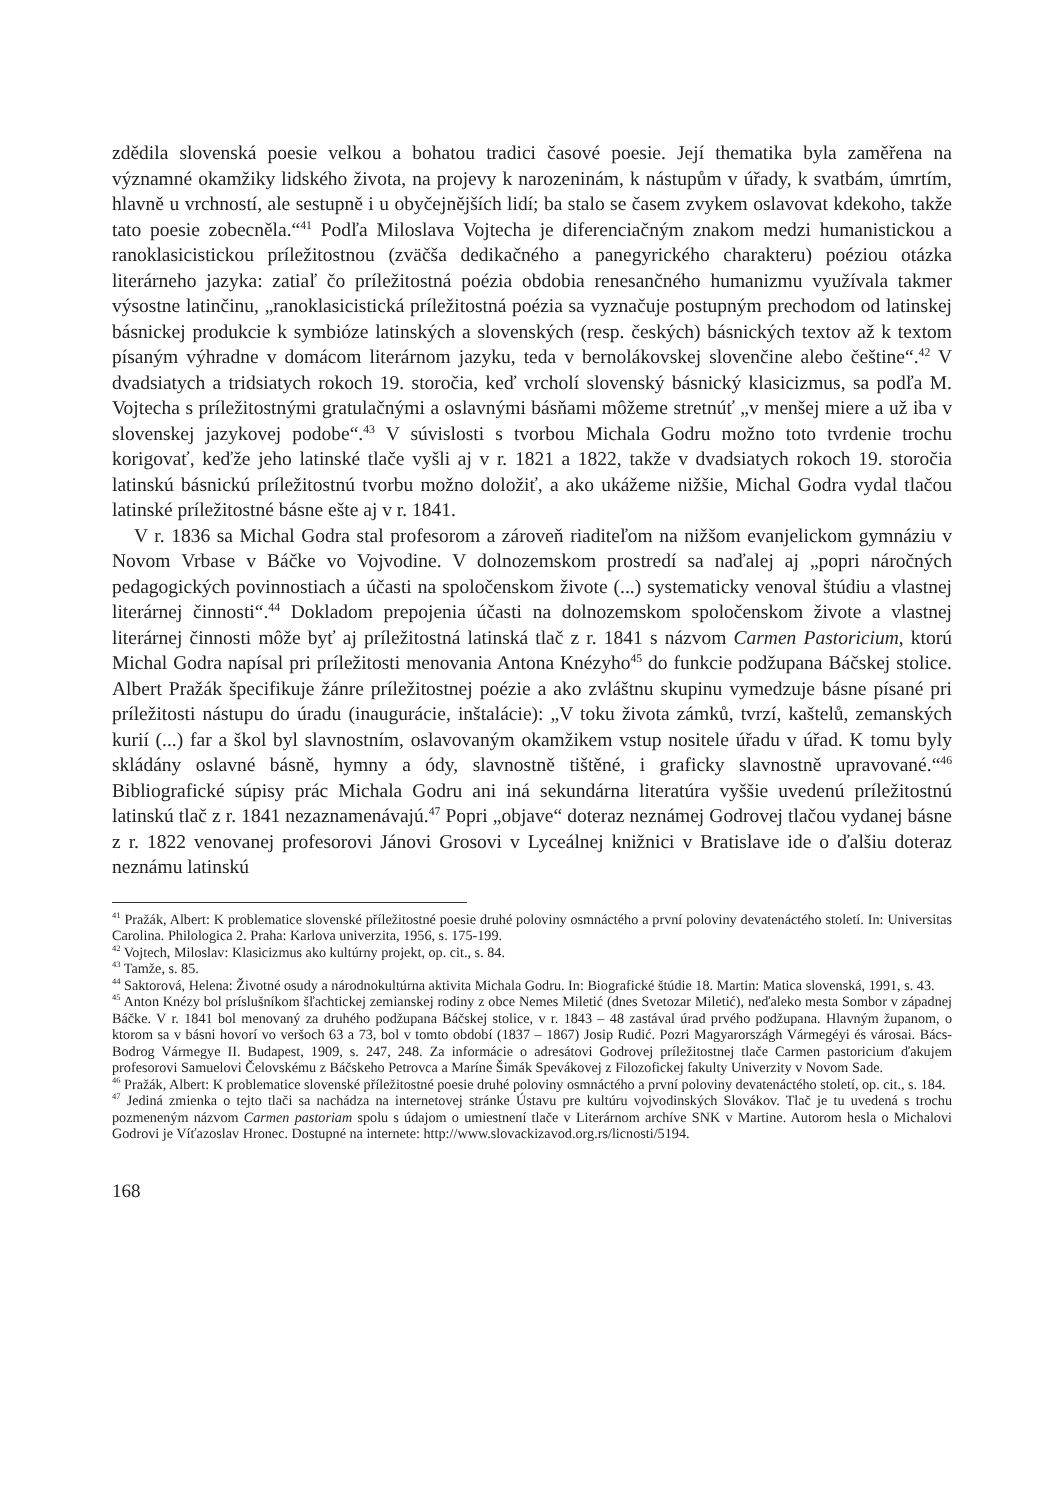zdědila slovenská poesie velkou a bohatou tradici časové poesie. Její thematika byla zaměřena na významné okamžiky lidského života, na projevy k narozeninám, k nástupům v úřady, k svatbám, úmrtím, hlavně u vrchností, ale sestupně i u obyčejnějších lidí; ba stalo se časem zvykem oslavovat kdekoho, takže tato poesie zobecněla.“<sup>41</sup> Podľa Miloslava Vojtecha je diferenciačným znakom medzi humanistickou a ranoklasicistickou príležitostnou (zväčša dedikačného a panegyrického charakteru) poéziou otázka literárneho jazyka: zatiaľ čo príležitostná poézia obdobia renesančného humanizmu využívala takmer výsostne latinčinu, „ranoklasicistická príležitostná poézia sa vyznačuje postupným prechodom od latinskej básnickej produkcie k symbióze latinských a slovenských (resp. českých) básnických textov až k textom písaným výhradne v domácom literárnom jazyku, teda v bernolákovskej slovenčine alebo češtine“.<sup>42</sup> V dvadsiatych a tridsiatych rokoch 19. storočia, keď vrcholí slovenský básnický klasicizmus, sa podľa M. Vojtecha s príležitostnými gratulačnými a oslavnými básňami môžeme stretnúť „v menšej miere a už iba v slovenskej jazykovej podobe“.<sup>43</sup> V súvislosti s tvorbou Michala Godru možno toto tvrdenie trochu korigovať, keďže jeho latinské tlače vyšli aj v r. 1821 a 1822, takže v dvadsiatych rokoch 19. storočia latinskú básnickú príležitostnú tvorbu možno doložiť, a ako ukážeme nižšie, Michal Godra vydal tlačou latinské príležitostné básne ešte aj v r. 1841.
V r. 1836 sa Michal Godra stal profesorom a zároveň riaditeľom na nižšom evanjelickom gymnáziu v Novom Vrbase v Báčke vo Vojvodine. V dolnozemskom prostredí sa naďalej aj „popri náročných pedagogických povinnostiach a účasti na spoločenskom živote (...) systematicky venoval štúdiu a vlastnej literárnej činnosti“.<sup>44</sup> Dokladom prepojenia účasti na dolnozemskom spoločenskom živote a vlastnej literárnej činnosti môže byť aj príležitostná latinská tlač z r. 1841 s názvom Carmen Pastoricium, ktorú Michal Godra napísal pri príležitosti menovania Antona Knézyho<sup>45</sup> do funkcie podžupana Báčskej stolice. Albert Pražák špecifikuje žánre príležitostnej poézie a ako zvláštnu skupinu vymedzuje básne písané pri príležitosti nástupu do úradu (inaugurácie, inštalácie): „V toku života zámků, tvrzí, kaštelů, zemanských kurií (...) far a škol byl slavnostním, oslavovaným okamžikem vstup nositele úřadu v úřad. K tomu byly skládány oslavné básně, hymny a ódy, slavnostně tištěné, i graficky slavnostně upravované.“<sup>46</sup> Bibliografické súpisy prác Michala Godru ani iná sekundárna literatúra vyššie uvedenú príležitostnú latinskú tlač z r. 1841 nezaznamenávajú.<sup>47</sup> Popri „objave“ doteraz neznámej Godrovej tlačou vydanej básne z r. 1822 venovanej profesorovi Jánovi Grosovi v Lyceálnej knižnici v Bratislave ide o ďalšiu doteraz neznámu latinskú
<sup>41</sup> Pražák, Albert: K problematice slovenské příležitostné poesie druhé poloviny osmnáctého a první poloviny devatenáctého století. In: Universitas Carolina. Philologica 2. Praha: Karlova univerzita, 1956, s. 175-199.
<sup>42</sup> Vojtech, Miloslav: Klasicizmus ako kultúrny projekt, op. cit., s. 84.
<sup>43</sup> Tamže, s. 85.
<sup>44</sup> Saktorová, Helena: Životné osudy a národnokultúrna aktivita Michala Godru. In: Biografické štúdie 18. Martin: Matica slovenská, 1991, s. 43.
<sup>45</sup> Anton Knézy bol príslušníkom šľachtickej zemianskej rodiny z obce Nemes Miletić (dnes Svetozar Miletić), neďaleko mesta Sombor v západnej Báčke. V r. 1841 bol menovaný za druhého podžupana Báčskej stolice, v r. 1843 – 48 zastával úrad prvého podžupana. Hlavným županom, o ktorom sa v básni hovorí vo veršoch 63 a 73, bol v tomto období (1837 – 1867) Josip Rudić. Pozri Magyarországh Vármegéyi és városai. Bács-Bodrog Vármegye II. Budapest, 1909, s. 247, 248. Za informácie o adresátovi Godrovej príležitostnej tlače Carmen pastoricium ďakujem profesorovi Samuelovi Čelovskému z Báčskeho Petrovca a Maríne Šimák Spevákovej z Filozofickej fakulty Univerzity v Novom Sade.
<sup>46</sup> Pražák, Albert: K problematice slovenské příležitostné poesie druhé poloviny osmnáctého a první poloviny devatenáctého století, op. cit., s. 184.
<sup>47</sup> Jediná zmienka o tejto tlači sa nachádza na internetovej stránke Ústavu pre kultúru vojvodinských Slovákov. Tlač je tu uvedená s trochu pozmeneným názvom Carmen pastoriam spolu s údajom o umiestnení tlače v Literárnom archíve SNK v Martine. Autorom hesla o Michalovi Godrovi je Víťazoslav Hronec. Dostupné na internete: http://www.slovackizavod.org.rs/licnosti/5194.
168